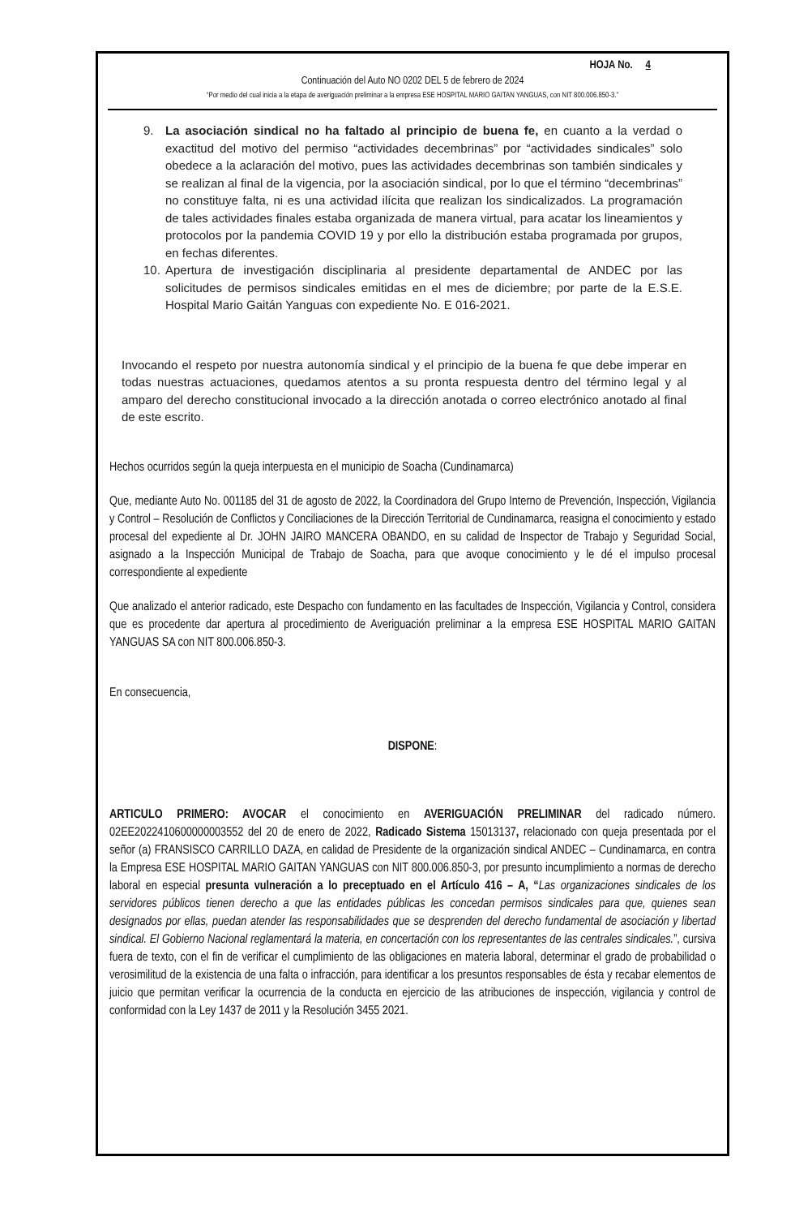HOJA No. 4
Continuación del Auto NO 0202 DEL 5 de febrero de 2024
“Por medio del cual inicia a la etapa de averiguación preliminar a la empresa ESE HOSPITAL MARIO GAITAN YANGUAS, con NIT 800.006.850-3.”
9. La asociación sindical no ha faltado al principio de buena fe, en cuanto a la verdad o exactitud del motivo del permiso “actividades decembrinas” por “actividades sindicales” solo obedece a la aclaración del motivo, pues las actividades decembrinas son también sindicales y se realizan al final de la vigencia, por la asociación sindical, por lo que el término “decembrinas” no constituye falta, ni es una actividad ilícita que realizan los sindicalizados. La programación de tales actividades finales estaba organizada de manera virtual, para acatar los lineamientos y protocolos por la pandemia COVID 19 y por ello la distribución estaba programada por grupos, en fechas diferentes.
10. Apertura de investigación disciplinaria al presidente departamental de ANDEC por las solicitudes de permisos sindicales emitidas en el mes de diciembre; por parte de la E.S.E. Hospital Mario Gaitán Yanguas con expediente No. E 016-2021.
Invocando el respeto por nuestra autonomía sindical y el principio de la buena fe que debe imperar en todas nuestras actuaciones, quedamos atentos a su pronta respuesta dentro del término legal y al amparo del derecho constitucional invocado a la dirección anotada o correo electrónico anotado al final de este escrito.
Hechos ocurridos según la queja interpuesta en el municipio de Soacha (Cundinamarca)
Que, mediante Auto No. 001185 del 31 de agosto de 2022, la Coordinadora del Grupo Interno de Prevención, Inspección, Vigilancia y Control – Resolución de Conflictos y Conciliaciones de la Dirección Territorial de Cundinamarca, reasigna el conocimiento y estado procesal del expediente al Dr. JOHN JAIRO MANCERA OBANDO, en su calidad de Inspector de Trabajo y Seguridad Social, asignado a la Inspección Municipal de Trabajo de Soacha, para que avoque conocimiento y le dé el impulso procesal correspondiente al expediente
Que analizado el anterior radicado, este Despacho con fundamento en las facultades de Inspección, Vigilancia y Control, considera que es procedente dar apertura al procedimiento de Averiguación preliminar a la empresa ESE HOSPITAL MARIO GAITAN YANGUAS SA con NIT 800.006.850-3.
En consecuencia,
DISPONE:
ARTICULO PRIMERO: AVOCAR el conocimiento en AVERIGUACIÓN PRELIMINAR del radicado número. 02EE2022410600000003552 del 20 de enero de 2022, Radicado Sistema 15013137, relacionado con queja presentada por el señor (a) FRANSISCO CARRILLO DAZA, en calidad de Presidente de la organización sindical ANDEC – Cundinamarca, en contra la Empresa ESE HOSPITAL MARIO GAITAN YANGUAS con NIT 800.006.850-3, por presunto incumplimiento a normas de derecho laboral en especial presunta vulneración a lo preceptuado en el Artículo 416 – A, “Las organizaciones sindicales de los servidores públicos tienen derecho a que las entidades públicas les concedan permisos sindicales para que, quienes sean designados por ellas, puedan atender las responsabilidades que se desprenden del derecho fundamental de asociación y libertad sindical. El Gobierno Nacional reglamentará la materia, en concertación con los representantes de las centrales sindicales.”, cursiva fuera de texto, con el fin de verificar el cumplimiento de las obligaciones en materia laboral, determinar el grado de probabilidad o verosimilitud de la existencia de una falta o infracción, para identificar a los presuntos responsables de ésta y recabar elementos de juicio que permitan verificar la ocurrencia de la conducta en ejercicio de las atribuciones de inspección, vigilancia y control de conformidad con la Ley 1437 de 2011 y la Resolución 3455 2021.